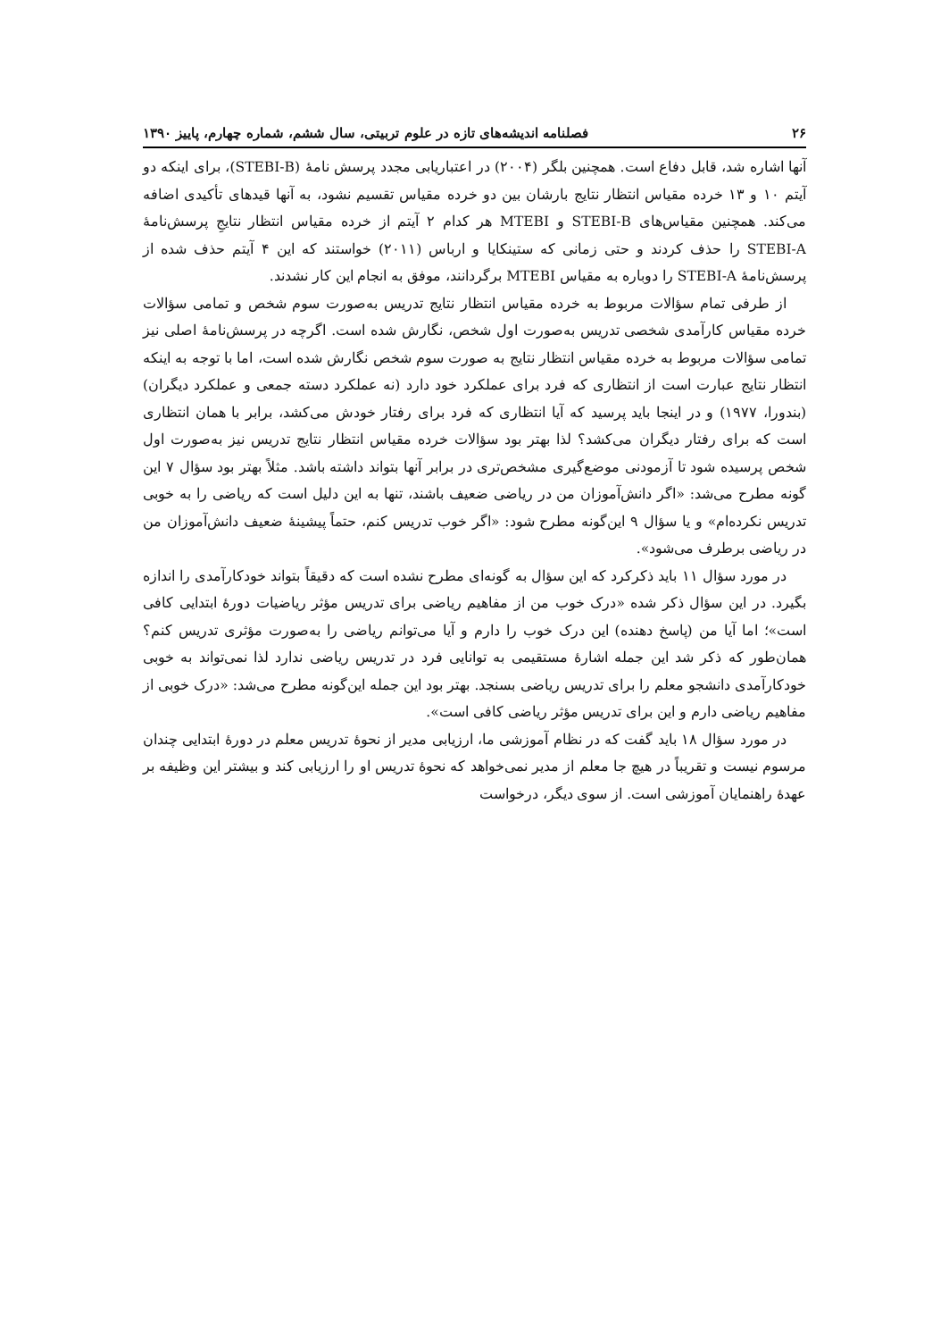۲۶ فصلنامه اندیشه‌های تازه در علوم تربیتی، سال ششم، شماره چهارم، پاییز ۱۳۹۰
آنها اشاره شد، قابل دفاع است. همچنین بلگر (۲۰۰۴) در اعتباریابی مجدد پرسش نامهٔ (STEBI-B)، برای اینکه دو آیتم ۱۰ و ۱۳ خرده مقیاس انتظار نتایج بارشان بین دو خرده مقیاس تقسیم نشود، به آنها قیدهای تأکیدی اضافه می‌کند. همچنین مقیاس‌های STEBI-B و MTEBI هر کدام ۲ آیتم از خرده مقیاس انتظار نتایجِ پرسش‌نامهٔ STEBI-A را حذف کردند و حتی زمانی که ستینکایا و ارباس (۲۰۱۱) خواستند که این ۴ آیتم حذف شده از پرسش‌نامهٔ STEBI-A را دوباره به مقیاس MTEBI برگردانند، موفق به انجام این کار نشدند.
از طرفی تمام سؤالات مربوط به خرده مقیاس انتظار نتایج تدریس به‌صورت سوم شخص و تمامی سؤالات خرده مقیاس کارآمدی شخصی تدریس به‌صورت اول شخص، نگارش شده است. اگرچه در پرسش‌نامهٔ اصلی نیز تمامی سؤالات مربوط به خرده مقیاس انتظار نتایج به صورت سوم شخص نگارش شده است، اما با توجه به اینکه انتظار نتایج عبارت است از انتظاری که فرد برای عملکرد خود دارد (نه عملکرد دسته جمعی و عملکرد دیگران) (بندورا، ۱۹۷۷) و در اینجا باید پرسید که آیا انتظاری که فرد برای رفتار خودش می‌کشد، برابر با همان انتظاری است که برای رفتار دیگران می‌کشد؟ لذا بهتر بود سؤالات خرده مقیاس انتظار نتایج تدریس نیز به‌صورت اول شخص پرسیده شود تا آزمودنی موضع‌گیری مشخص‌تری در برابر آنها بتواند داشته باشد. مثلاً بهتر بود سؤال ۷ این گونه مطرح می‌شد: «اگر دانش‌آموزان من در ریاضی ضعیف باشند، تنها به این دلیل است که ریاضی را به خوبی تدریس نکرده‌ام» و یا سؤال ۹ این‌گونه مطرح شود: «اگر خوب تدریس کنم، حتماً پیشینهٔ ضعیف دانش‌آموزان من در ریاضی برطرف می‌شود».
در مورد سؤال ۱۱ باید ذکرکرد که این سؤال به گونه‌ای مطرح نشده است که دقیقاً بتواند خودکارآمدی را اندازه بگیرد. در این سؤال ذکر شده «درک خوب من از مفاهیم ریاضی برای تدریس مؤثر ریاضیات دورهٔ ابتدایی کافی است»؛ اما آیا من (پاسخ دهنده) این درک خوب را دارم و آیا می‌توانم ریاضی را به‌صورت مؤثری تدریس کنم؟ همان‌طور که ذکر شد این جمله اشارهٔ مستقیمی به توانایی فرد در تدریس ریاضی ندارد لذا نمی‌تواند به خوبی خودکارآمدی دانشجو معلم را برای تدریس ریاضی بسنجد. بهتر بود این جمله این‌گونه مطرح می‌شد: «درک خوبی از مفاهیم ریاضی دارم و این برای تدریس مؤثر ریاضی کافی است».
در مورد سؤال ۱۸ باید گفت که در نظام آموزشی ما، ارزیابی مدیر از نحوهٔ تدریس معلم در دورهٔ ابتدایی چندان مرسوم نیست و تقریباً در هیچ جا معلم از مدیر نمی‌خواهد که نحوهٔ تدریس او را ارزیابی کند و بیشتر این وظیفه بر عهدهٔ راهنمایان آموزشی است. از سوی دیگر، درخواست